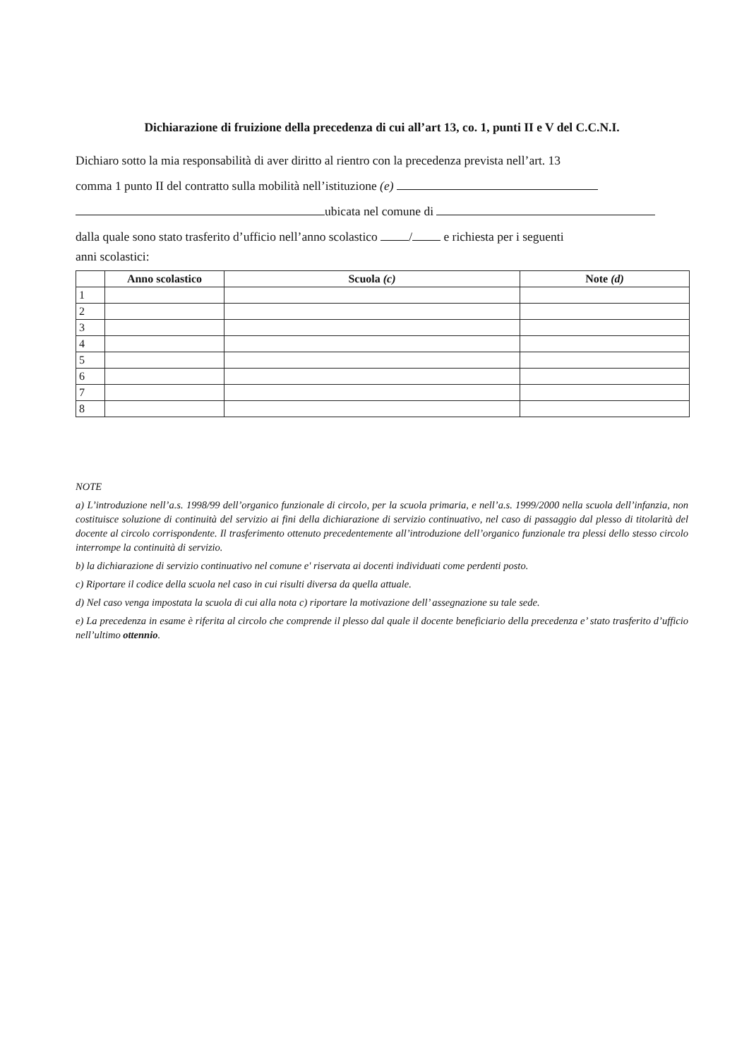Dichiarazione di fruizione della precedenza di cui all’art 13, co. 1, punti II e V del C.C.N.I.
Dichiaro sotto la mia responsabilità di aver diritto al rientro con la precedenza prevista nell’art. 13
comma 1 punto II del contratto sulla mobilità nell’istituzione (e)
ubicata nel comune di
dalla quale sono stato trasferito d’ufficio nell’anno scolastico / e richiesta per i seguenti
anni scolastici:
| | Anno scolastico | Scuola (c) | Note (d) |
| --- | --- | --- | --- |
| 1 | | | |
| 2 | | | |
| 3 | | | |
| 4 | | | |
| 5 | | | |
| 6 | | | |
| 7 | | | |
| 8 | | | |
NOTE
a) L’introduzione nell’a.s. 1998/99 dell’organico funzionale di circolo, per la scuola primaria, e nell’a.s. 1999/2000 nella scuola dell’infanzia, non costituisce soluzione di continuità del servizio ai fini della dichiarazione di servizio continuativo, nel caso di passaggio dal plesso di titolarità del docente al circolo corrispondente. Il trasferimento ottenuto precedentemente all’introduzione dell’organico funzionale tra plessi dello stesso circolo interrompe la continuità di servizio.
b) la dichiarazione di servizio continuativo nel comune e' riservata ai docenti individuati come perdenti posto.
c) Riportare il codice della scuola nel caso in cui risulti diversa da quella attuale.
d) Nel caso venga impostata la scuola di cui alla nota c) riportare la motivazione dell’ assegnazione su tale sede.
e) La precedenza in esame è riferita al circolo che comprende il plesso dal quale il docente beneficiario della precedenza e’ stato trasferito d’ufficio nell’ultimo ottennio.